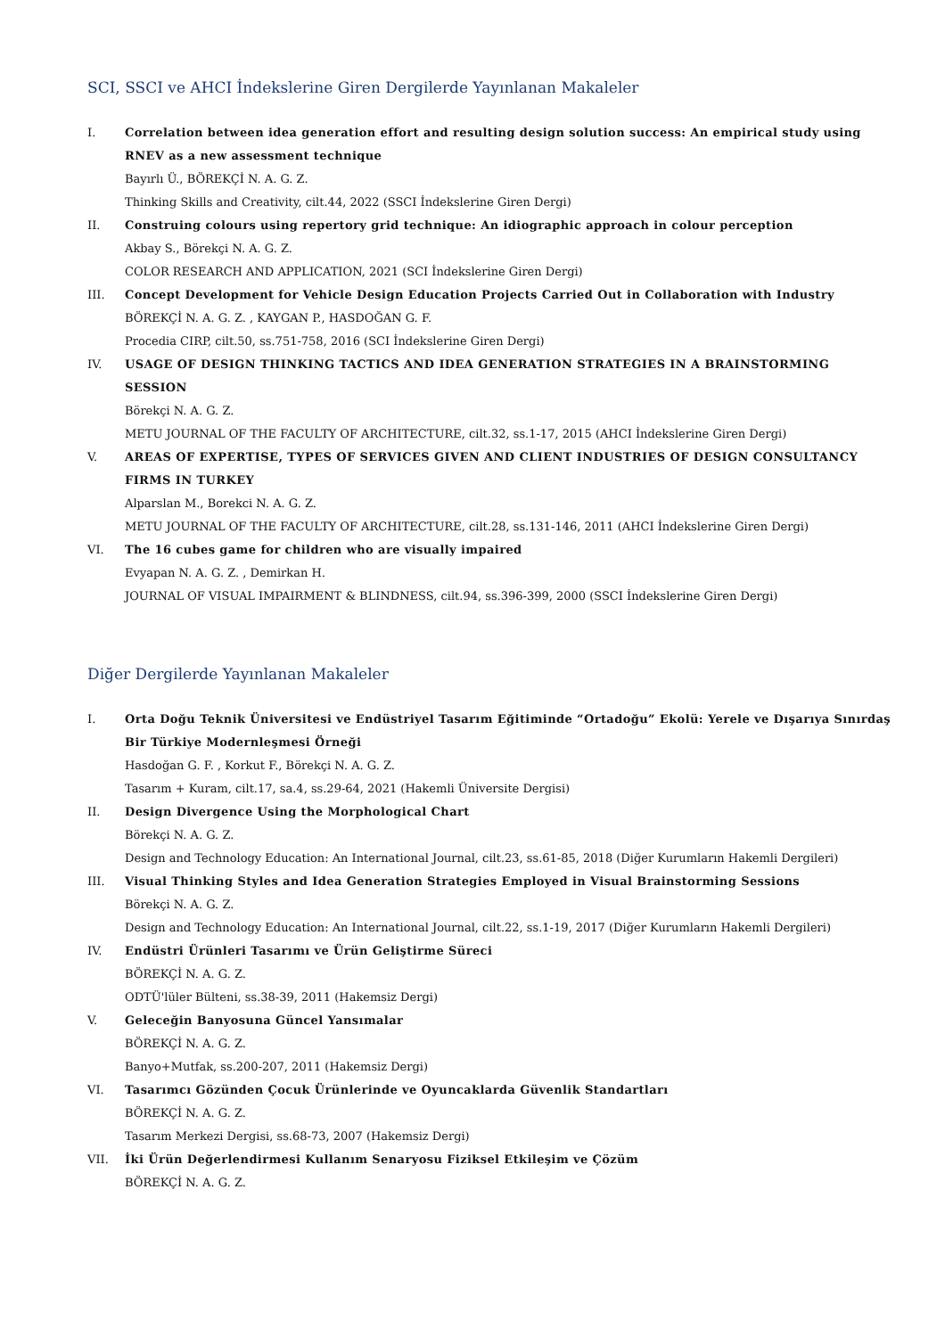SCI, SSCI ve AHCI İndekslerine Giren Dergilerde Yayınlanan Makaleler
I. Correlation between idea generation effort and resulting design solution success: An empirical study using RNEV as a new assessment technique
Bayırlı Ü., BÖREKÇİ N. A. G. Z.
Thinking Skills and Creativity, cilt.44, 2022 (SSCI İndekslerine Giren Dergi)
II. Construing colours using repertory grid technique: An idiographic approach in colour perception
Akbay S., Börekçi N. A. G. Z.
COLOR RESEARCH AND APPLICATION, 2021 (SCI İndekslerine Giren Dergi)
III. Concept Development for Vehicle Design Education Projects Carried Out in Collaboration with Industry
BÖREKÇİ N. A. G. Z. , KAYGAN P., HASDOĞAN G. F.
Procedia CIRP, cilt.50, ss.751-758, 2016 (SCI İndekslerine Giren Dergi)
IV. USAGE OF DESIGN THINKING TACTICS AND IDEA GENERATION STRATEGIES IN A BRAINSTORMING SESSION
Börekçi N. A. G. Z.
METU JOURNAL OF THE FACULTY OF ARCHITECTURE, cilt.32, ss.1-17, 2015 (AHCI İndekslerine Giren Dergi)
V. AREAS OF EXPERTISE, TYPES OF SERVICES GIVEN AND CLIENT INDUSTRIES OF DESIGN CONSULTANCY FIRMS IN TURKEY
Alparslan M., Borekci N. A. G. Z.
METU JOURNAL OF THE FACULTY OF ARCHITECTURE, cilt.28, ss.131-146, 2011 (AHCI İndekslerine Giren Dergi)
VI. The 16 cubes game for children who are visually impaired
Evyapan N. A. G. Z. , Demirkan H.
JOURNAL OF VISUAL IMPAIRMENT & BLINDNESS, cilt.94, ss.396-399, 2000 (SSCI İndekslerine Giren Dergi)
Diğer Dergilerde Yayınlanan Makaleler
I. Orta Doğu Teknik Üniversitesi ve Endüstriyel Tasarım Eğitiminde “Ortadoğu” Ekolü: Yerele ve Dışarıya Sınırdaş Bir Türkiye Modernleşmesi Örneği
Hasdoğan G. F. , Korkut F., Börekçi N. A. G. Z.
Tasarım + Kuram, cilt.17, sa.4, ss.29-64, 2021 (Hakemli Üniversite Dergisi)
II. Design Divergence Using the Morphological Chart
Börekçi N. A. G. Z.
Design and Technology Education: An International Journal, cilt.23, ss.61-85, 2018 (Diğer Kurumların Hakemli Dergileri)
III. Visual Thinking Styles and Idea Generation Strategies Employed in Visual Brainstorming Sessions
Börekçi N. A. G. Z.
Design and Technology Education: An International Journal, cilt.22, ss.1-19, 2017 (Diğer Kurumların Hakemli Dergileri)
IV. Endüstri Ürünleri Tasarımı ve Ürün Geliştirme Süreci
BÖREKÇİ N. A. G. Z.
ODTÜ'lüler Bülteni, ss.38-39, 2011 (Hakemsiz Dergi)
V. Geleceğin Banyosuna Güncel Yansımalar
BÖREKÇİ N. A. G. Z.
Banyo+Mutfak, ss.200-207, 2011 (Hakemsiz Dergi)
VI. Tasarımcı Gözünden Çocuk Ürünlerinde ve Oyuncaklarda Güvenlik Standartları
BÖREKÇİ N. A. G. Z.
Tasarım Merkezi Dergisi, ss.68-73, 2007 (Hakemsiz Dergi)
VII. İki Ürün Değerlendirmesi Kullanım Senaryosu Fiziksel Etkileşim ve Çözüm
BÖREKÇİ N. A. G. Z.